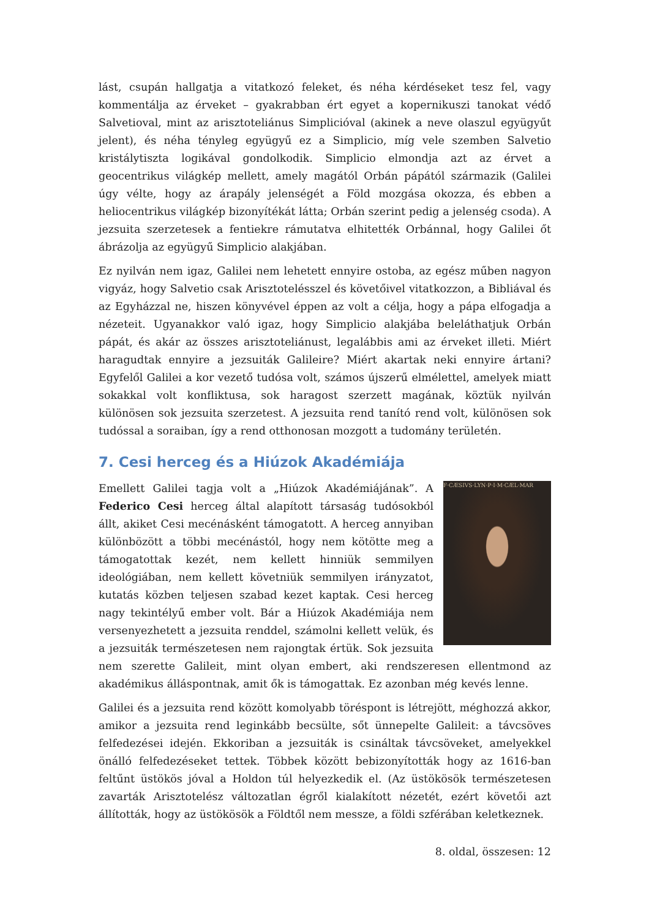lást, csupán hallgatja a vitatkozó feleket, és néha kérdéseket tesz fel, vagy kommentálja az érveket – gyakrabban ért egyet a kopernikuszi tanokat védő Salvetioval, mint az arisztoteliánus Simplicióval (akinek a neve olaszul együgyűt jelent), és néha tényleg együgyű ez a Simplicio, míg vele szemben Salvetio kristálytiszta logikával gondolkodik. Simplicio elmondja azt az érvet a geocentrikus világkép mellett, amely magától Orbán pápától származik (Galilei úgy vélte, hogy az árapály jelenségét a Föld mozgása okozza, és ebben a heliocentrikus világkép bizonyítékát látta; Orbán szerint pedig a jelenség csoda). A jezsuita szerzetesek a fentiekre rámutatva elhitették Orbánnal, hogy Galilei őt ábrázolja az együgyű Simplicio alakjában.
Ez nyilván nem igaz, Galilei nem lehetett ennyire ostoba, az egész műben nagyon vigyáz, hogy Salvetio csak Arisztotelésszel és követőivel vitatkozzon, a Bibliával és az Egyházzal ne, hiszen könyvével éppen az volt a célja, hogy a pápa elfogadja a nézeteit. Ugyanakkor való igaz, hogy Simplicio alakjába beleláthatjuk Orbán pápát, és akár az összes arisztoteliánust, legalábbis ami az érveket illeti. Miért haragudtak ennyire a jezsuiták Galileire? Miért akartak neki ennyire ártani? Egyfelől Galilei a kor vezető tudósa volt, számos újszerű elmélettel, amelyek miatt sokakkal volt konfliktusa, sok haragost szerzett magának, köztük nyilván különösen sok jezsuita szerzetest. A jezsuita rend tanító rend volt, különösen sok tudóssal a soraiban, így a rend otthonosan mozgott a tudomány területén.
7. Cesi herceg és a Hiúzok Akadémiája
F·CÆSIVS·LYN·P·I·M·CÆL·MAR
Emellett Galilei tagja volt a „Hiúzok Akadémiájának”. A Federico Cesi herceg által alapított társaság tudósokból állt, akiket Cesi mecénásként támogatott. A herceg annyiban különbözött a többi mecénástól, hogy nem kötötte meg a támogatottak kezét, nem kellett hinniük semmilyen ideológiában, nem kellett követniük semmilyen irányzatot, kutatás közben teljesen szabad kezet kaptak. Cesi herceg nagy tekintélyű ember volt. Bár a Hiúzok Akadémiája nem versenyezhetett a jezsuita renddel, számolni kellett velük, és a jezsuiták természetesen nem rajongtak értük. Sok jezsuita nem szerette Galileit, mint olyan embert, aki rendszeresen ellentmond az akadémikus álláspontnak, amit ők is támogattak. Ez azonban még kevés lenne.
Galilei és a jezsuita rend között komolyabb töréspont is létrejött, méghozzá akkor, amikor a jezsuita rend leginkább becsülte, sőt ünnepelte Galileit: a távcsöves felfedezései idején. Ekkoriban a jezsuiták is csináltak távcsöveket, amelyekkel önálló felfedezéseket tettek. Többek között bebizonyították hogy az 1616-ban feltűnt üstökös jóval a Holdon túl helyezkedik el. (Az üstökösök természetesen zavarták Arisztotelész változatlan égről kialakított nézetét, ezért követői azt állították, hogy az üstökösök a Földtől nem messze, a földi szférában keletkeznek.
8. oldal, összesen: 12